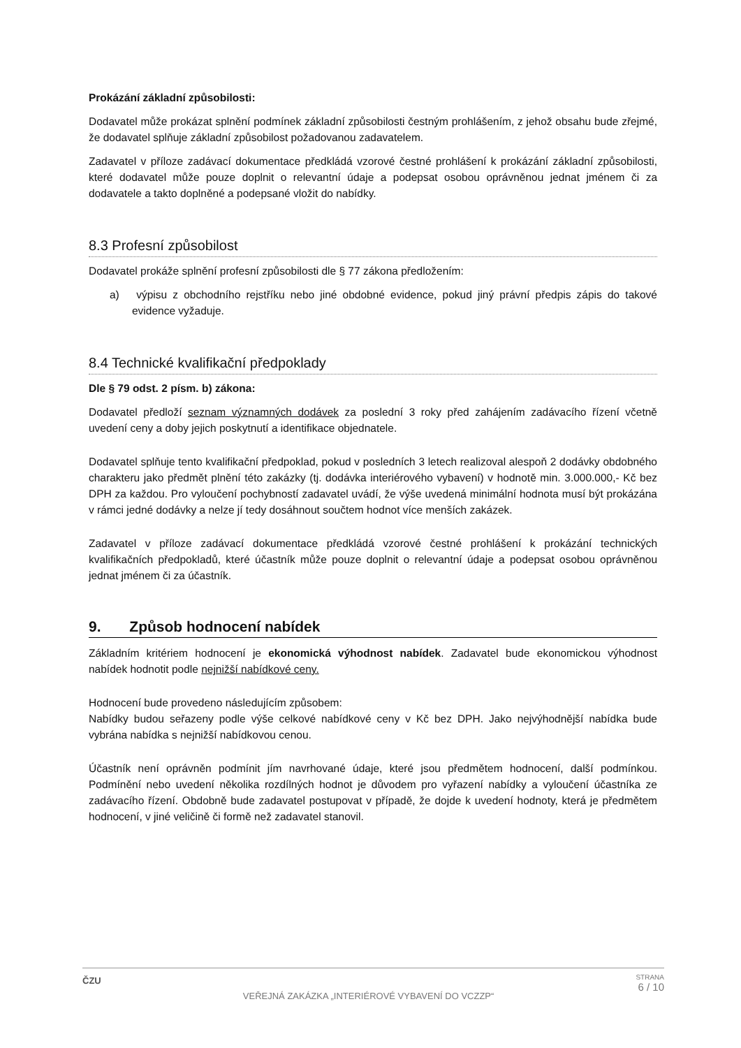Prokázání základní způsobilosti:
Dodavatel může prokázat splnění podmínek základní způsobilosti čestným prohlášením, z jehož obsahu bude zřejmé, že dodavatel splňuje základní způsobilost požadovanou zadavatelem.
Zadavatel v příloze zadávací dokumentace předkládá vzorové čestné prohlášení k prokázání základní způsobilosti, které dodavatel může pouze doplnit o relevantní údaje a podepsat osobou oprávněnou jednat jménem či za dodavatele a takto doplněné a podepsané vložit do nabídky.
8.3 Profesní způsobilost
Dodavatel prokáže splnění profesní způsobilosti dle § 77 zákona předložením:
a) výpisu z obchodního rejstříku nebo jiné obdobné evidence, pokud jiný právní předpis zápis do takové evidence vyžaduje.
8.4 Technické kvalifikační předpoklady
Dle § 79 odst. 2 písm. b) zákona:
Dodavatel předloží seznam významných dodávek za poslední 3 roky před zahájením zadávacího řízení včetně uvedení ceny a doby jejich poskytnutí a identifikace objednatele.
Dodavatel splňuje tento kvalifikační předpoklad, pokud v posledních 3 letech realizoval alespoň 2 dodávky obdobného charakteru jako předmět plnění této zakázky (tj. dodávka interiérového vybavení) v hodnotě min. 3.000.000,- Kč bez DPH za každou. Pro vyloučení pochybností zadavatel uvádí, že výše uvedená minimální hodnota musí být prokázána v rámci jedné dodávky a nelze jí tedy dosáhnout součtem hodnot více menších zakázek.
Zadavatel v příloze zadávací dokumentace předkládá vzorové čestné prohlášení k prokázání technických kvalifikačních předpokladů, které účastník může pouze doplnit o relevantní údaje a podepsat osobou oprávněnou jednat jménem či za účastník.
9. Způsob hodnocení nabídek
Základním kritériem hodnocení je ekonomická výhodnost nabídek. Zadavatel bude ekonomickou výhodnost nabídek hodnotit podle nejnižší nabídkové ceny.
Hodnocení bude provedeno následujícím způsobem:
Nabídky budou seřazeny podle výše celkové nabídkové ceny v Kč bez DPH. Jako nejvýhodnější nabídka bude vybrána nabídka s nejnižší nabídkovou cenou.
Účastník není oprávněn podmínit jím navrhované údaje, které jsou předmětem hodnocení, další podmínkou. Podmínění nebo uvedení několika rozdílných hodnot je důvodem pro vyřazení nabídky a vyloučení účastníka ze zadávacího řízení. Obdobně bude zadavatel postupovat v případě, že dojde k uvedení hodnoty, která je předmětem hodnocení, v jiné veličině či formě než zadavatel stanovil.
ČZU VEŘEJNÁ ZAKÁZKA „INTERIÉROVÉ VYBAVENÍ DO VCZZP“ STRANA
6 / 10